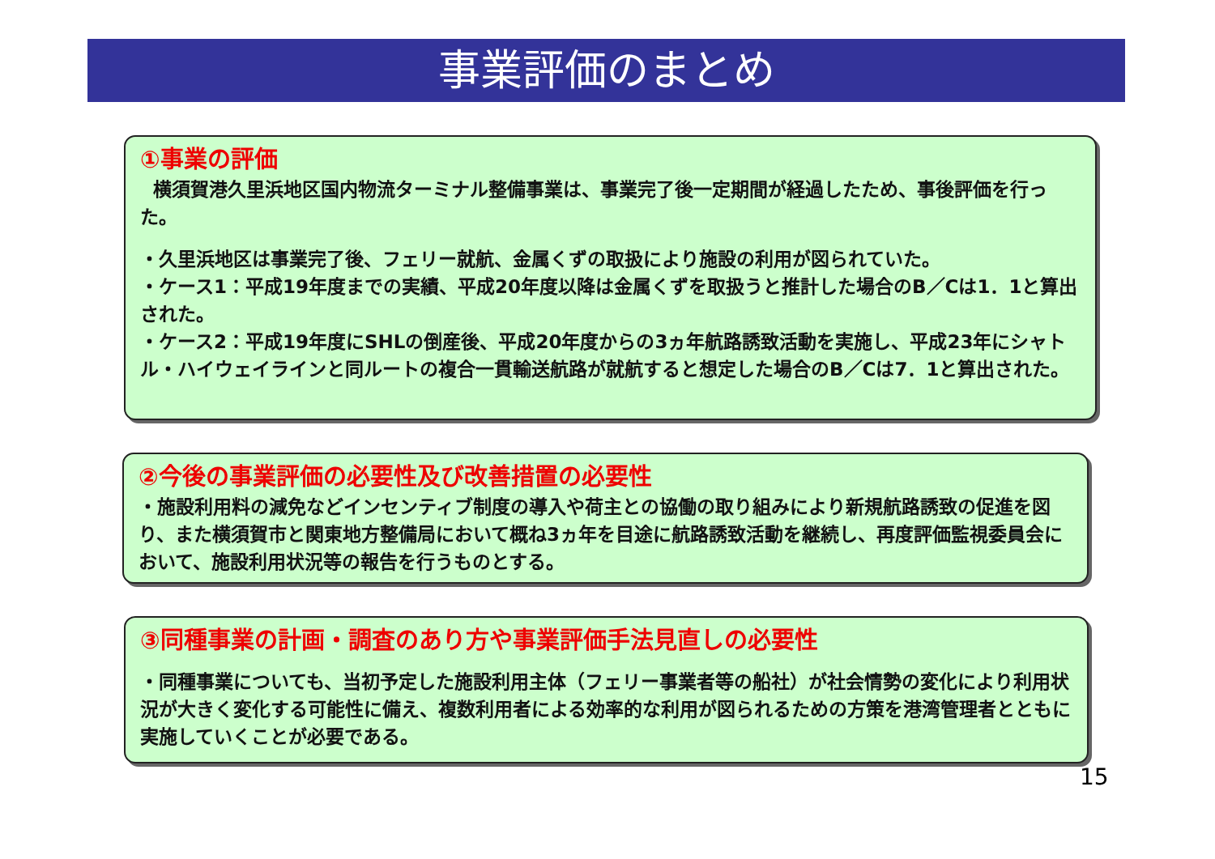事業評価のまとめ
①事業の評価
横須賀港久里浜地区国内物流ターミナル整備事業は、事業完了後一定期間が経過したため、事後評価を行った。
・久里浜地区は事業完了後、フェリー就航、金属くずの取扱により施設の利用が図られていた。
・ケース1：平成19年度までの実績、平成20年度以降は金属くずを取扱うと推計した場合のB／Cは1．1と算出された。
・ケース2：平成19年度にSHLの倒産後、平成20年度からの3ヵ年航路誘致活動を実施し、平成23年にシャトル・ハイウェイラインと同ルートの複合一貫輸送航路が就航すると想定した場合のB／Cは7．1と算出された。
②今後の事業評価の必要性及び改善措置の必要性
・施設利用料の減免などインセンティブ制度の導入や荷主との協働の取り組みにより新規航路誘致の促進を図り、また横須賀市と関東地方整備局において概ね3ヵ年を目途に航路誘致活動を継続し、再度評価監視委員会において、施設利用状況等の報告を行うものとする。
③同種事業の計画・調査のあり方や事業評価手法見直しの必要性
・同種事業についても、当初予定した施設利用主体（フェリー事業者等の船社）が社会情勢の変化により利用状況が大きく変化する可能性に備え、複数利用者による効率的な利用が図られるための方策を港湾管理者とともに実施していくことが必要である。
15